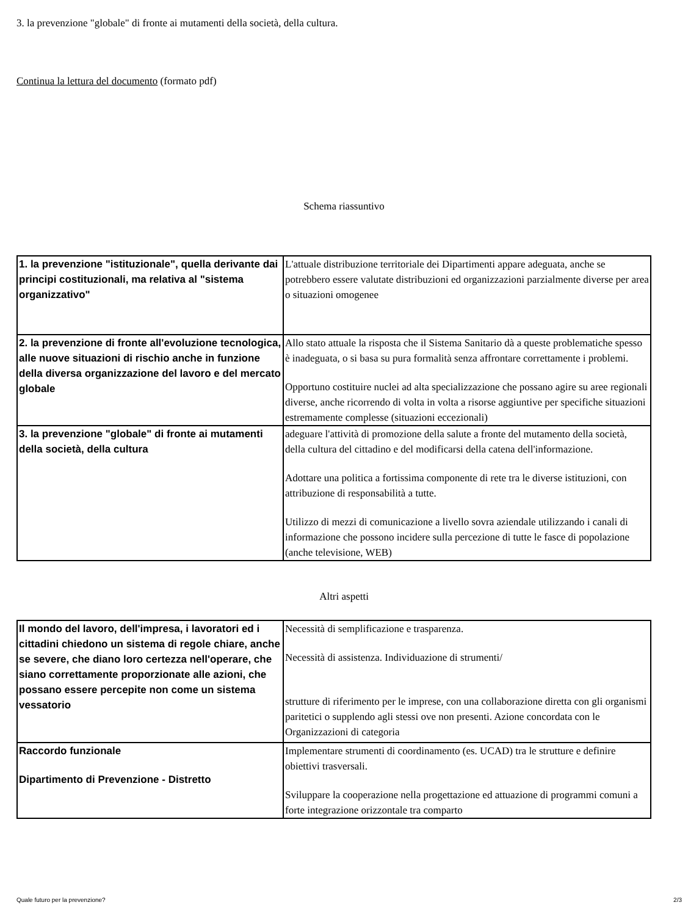3. la prevenzione "globale" di fronte ai mutamenti della società, della cultura.
Continua la lettura del documento (formato pdf)
Schema riassuntivo
| 1. la prevenzione "istituzionale", quella derivante dai principi costituzionali, ma relativa al "sistema organizzativo" | L'attuale distribuzione territoriale dei Dipartimenti appare adeguata, anche se potrebbero essere valutate distribuzioni ed organizzazioni parzialmente diverse per area o situazioni omogenee |
| 2. la prevenzione di fronte all'evoluzione tecnologica, alle nuove situazioni di rischio anche in funzione della diversa organizzazione del lavoro e del mercato globale | Allo stato attuale la risposta che il Sistema Sanitario dà a queste problematiche spesso è inadeguata, o si basa su pura formalità senza affrontare correttamente i problemi. Opportuno costituire nuclei ad alta specializzazione che possano agire su aree regionali diverse, anche ricorrendo di volta in volta a risorse aggiuntive per specifiche situazioni estremamente complesse (situazioni eccezionali) |
| 3. la prevenzione "globale" di fronte ai mutamenti della società, della cultura | adeguare l'attività di promozione della salute a fronte del mutamento della società, della cultura del cittadino e del modificarsi della catena dell'informazione. Adottare una politica a fortissima componente di rete tra le diverse istituzioni, con attribuzione di responsabilità a tutte. Utilizzo di mezzi di comunicazione a livello sovra aziendale utilizzando i canali di informazione che possono incidere sulla percezione di tutte le fasce di popolazione (anche televisione, WEB) |
Altri aspetti
| Il mondo del lavoro, dell'impresa, i lavoratori ed i cittadini chiedono un sistema di regole chiare, anche se severe, che diano loro certezza nell'operare, che siano correttamente proporzionate alle azioni, che possano essere percepite non come un sistema vessatorio | Necessità di semplificazione e trasparenza. Necessità di assistenza. Individuazione di strumenti/ strutture di riferimento per le imprese, con una collaborazione diretta con gli organismi paritetici o supplendo agli stessi ove non presenti. Azione concordata con le Organizzazioni di categoria |
| Raccordo funzionale Dipartimento di Prevenzione - Distretto | Implementare strumenti di coordinamento (es. UCAD) tra le strutture e definire obiettivi trasversali. Sviluppare la cooperazione nella progettazione ed attuazione di programmi comuni a forte integrazione orizzontale tra comparto |
Quale futuro per la prevenzione? 2/3